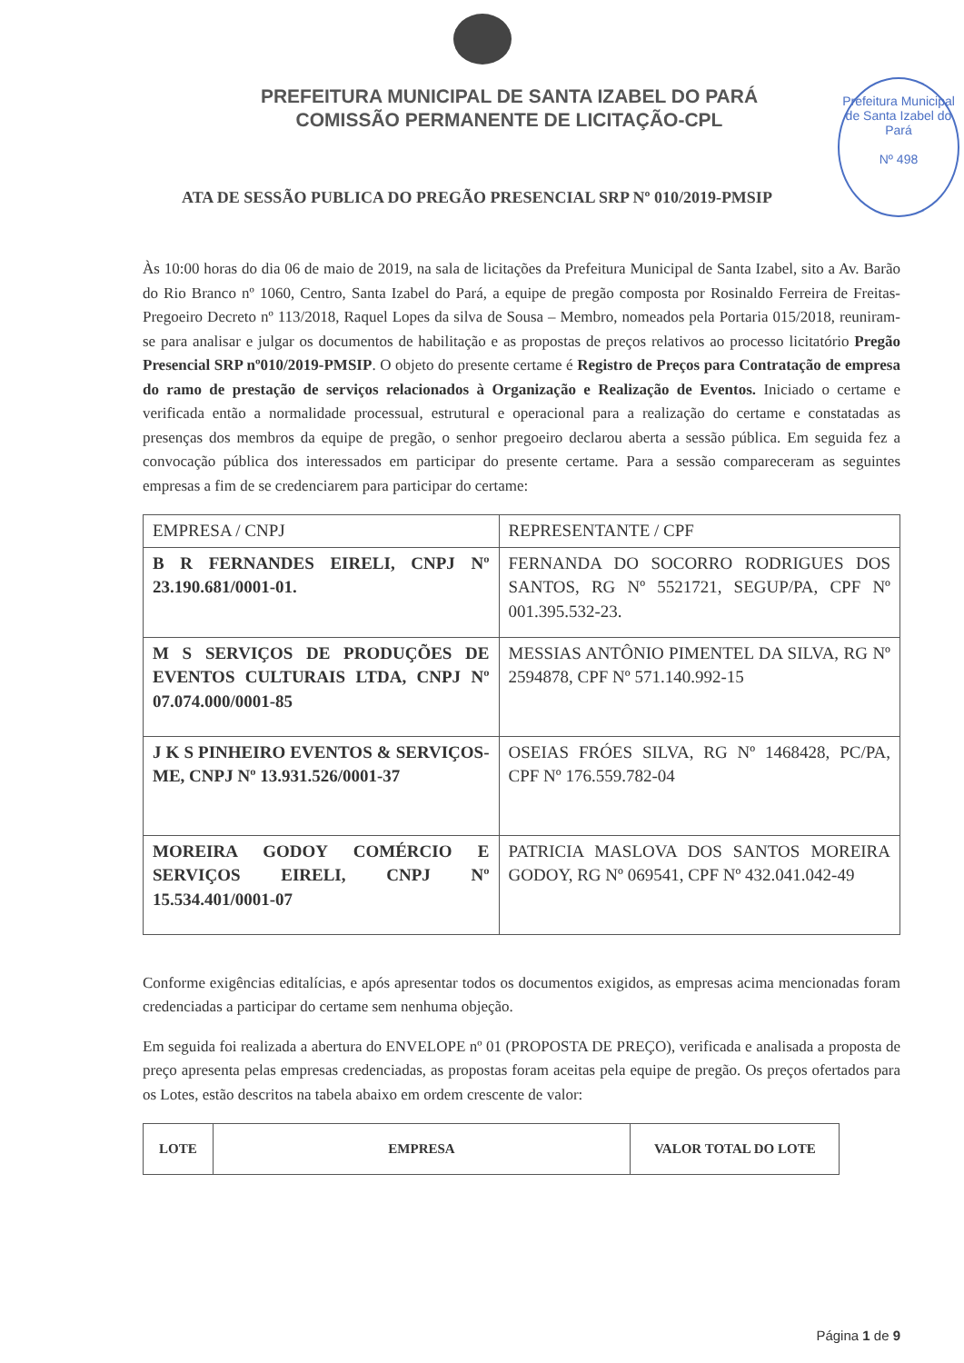PREFEITURA MUNICIPAL DE SANTA IZABEL DO PARÁ
COMISSÃO PERMANENTE DE LICITAÇÃO-CPL
Prefeitura Municipal de Santa Izabel do Pará
Nº 498
ATA DE SESSÃO PUBLICA DO PREGÃO PRESENCIAL SRP Nº 010/2019-PMSIP
Às 10:00 horas do dia 06 de maio de 2019, na sala de licitações da Prefeitura Municipal de Santa Izabel, sito a Av. Barão do Rio Branco nº 1060, Centro, Santa Izabel do Pará, a equipe de pregão composta por Rosinaldo Ferreira de Freitas-Pregoeiro Decreto nº 113/2018, Raquel Lopes da silva de Sousa – Membro, nomeados pela Portaria 015/2018, reuniram-se para analisar e julgar os documentos de habilitação e as propostas de preços relativos ao processo licitatório Pregão Presencial SRP nº010/2019-PMSIP. O objeto do presente certame é Registro de Preços para Contratação de empresa do ramo de prestação de serviços relacionados à Organização e Realização de Eventos. Iniciado o certame e verificada então a normalidade processual, estrutural e operacional para a realização do certame e constatadas as presenças dos membros da equipe de pregão, o senhor pregoeiro declarou aberta a sessão pública. Em seguida fez a convocação pública dos interessados em participar do presente certame. Para a sessão compareceram as seguintes empresas a fim de se credenciarem para participar do certame:
| EMPRESA / CNPJ | REPRESENTANTE / CPF |
| --- | --- |
| B R FERNANDES EIRELI, CNPJ Nº 23.190.681/0001-01. | FERNANDA DO SOCORRO RODRIGUES DOS SANTOS, RG Nº 5521721, SEGUP/PA, CPF Nº 001.395.532-23. |
| M S SERVIÇOS DE PRODUÇÕES DE EVENTOS CULTURAIS LTDA, CNPJ Nº 07.074.000/0001-85 | MESSIAS ANTÔNIO PIMENTEL DA SILVA, RG Nº 2594878, CPF Nº 571.140.992-15 |
| J K S PINHEIRO EVENTOS & SERVIÇOS-ME, CNPJ Nº 13.931.526/0001-37 | OSEIAS FRÓES SILVA, RG Nº 1468428, PC/PA, CPF Nº 176.559.782-04 |
| MOREIRA GODOY COMÉRCIO E SERVIÇOS EIRELI, CNPJ Nº 15.534.401/0001-07 | PATRICIA MASLOVA DOS SANTOS MOREIRA GODOY, RG Nº 069541, CPF Nº 432.041.042-49 |
Conforme exigências editalícias, e após apresentar todos os documentos exigidos, as empresas acima mencionadas foram credenciadas a participar do certame sem nenhuma objeção.
Em seguida foi realizada a abertura do ENVELOPE nº 01 (PROPOSTA DE PREÇO), verificada e analisada a proposta de preço apresenta pelas empresas credenciadas, as propostas foram aceitas pela equipe de pregão. Os preços ofertados para os Lotes, estão descritos na tabela abaixo em ordem crescente de valor:
| LOTE | EMPRESA | VALOR TOTAL DO LOTE |
| --- | --- | --- |
Página 1 de 9